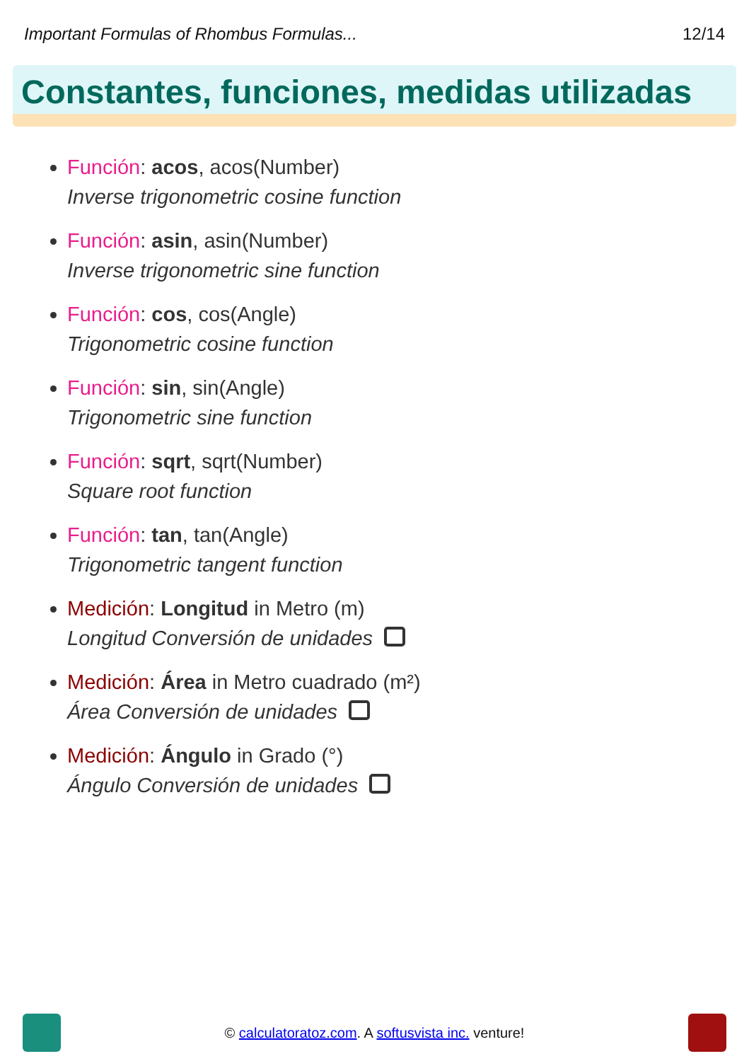Important Formulas of Rhombus Formulas... 12/14
Constantes, funciones, medidas utilizadas
Función: acos, acos(Number)
Inverse trigonometric cosine function
Función: asin, asin(Number)
Inverse trigonometric sine function
Función: cos, cos(Angle)
Trigonometric cosine function
Función: sin, sin(Angle)
Trigonometric sine function
Función: sqrt, sqrt(Number)
Square root function
Función: tan, tan(Angle)
Trigonometric tangent function
Medición: Longitud in Metro (m)
Longitud Conversión de unidades
Medición: Área in Metro cuadrado (m²)
Área Conversión de unidades
Medición: Ángulo in Grado (°)
Ángulo Conversión de unidades
© calculatoratoz.com. A softusvista inc. venture!